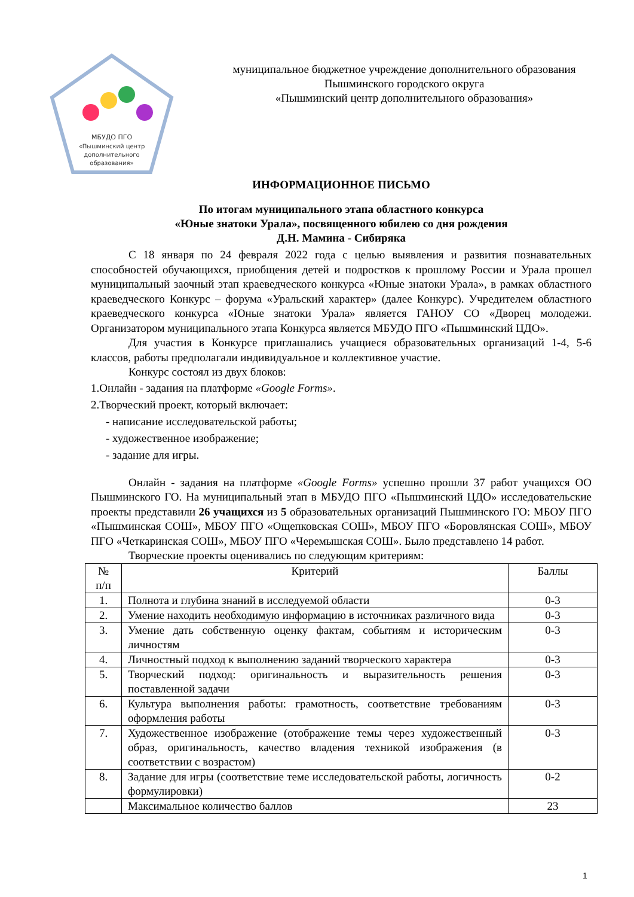МБУДО ПГО
«Пышминский центр
дополнительного
образования»
муниципальное бюджетное учреждение дополнительного образования
Пышминского городского округа
«Пышминский центр дополнительного образования»
ИНФОРМАЦИОННОЕ ПИСЬМО
По итогам муниципального этапа областного конкурса
«Юные знатоки Урала», посвященного юбилею со дня рождения
Д.Н. Мамина - Сибиряка
С 18 января по 24 февраля 2022 года с целью выявления и развития познавательных способностей обучающихся, приобщения детей и подростков к прошлому России и Урала прошел муниципальный заочный этап краеведческого конкурса «Юные знатоки Урала», в рамках областного краеведческого Конкурс – форума «Уральский характер» (далее Конкурс). Учредителем областного краеведческого конкурса «Юные знатоки Урала» является ГАНОУ СО «Дворец молодежи. Организатором муниципального этапа Конкурса является МБУДО ПГО «Пышминский ЦДО».
Для участия в Конкурсе приглашались учащиеся образовательных организаций 1-4, 5-6 классов, работы предполагали индивидуальное и коллективное участие.
Конкурс состоял из двух блоков:
1.Онлайн - задания на платформе «Google Forms».
2.Творческий проект, который включает:
- написание исследовательской работы;
- художественное изображение;
- задание для игры.
Онлайн - задания на платформе «Google Forms» успешно прошли 37 работ учащихся ОО Пышминского ГО. На муниципальный этап в МБУДО ПГО «Пышминский ЦДО» исследовательские проекты представили 26 учащихся из 5 образовательных организаций Пышминского ГО: МБОУ ПГО «Пышминская СОШ», МБОУ ПГО «Ощепковская СОШ», МБОУ ПГО «Боровлянская СОШ», МБОУ ПГО «Четкаринская СОШ», МБОУ ПГО «Черемышская СОШ». Было представлено 14 работ.
Творческие проекты оценивались по следующим критериям:
| № п/п | Критерий | Баллы |
| 1. | Полнота и глубина знаний в исследуемой области | 0-3 |
| 2. | Умение находить необходимую информацию в источниках различного вида | 0-3 |
| 3. | Умение дать собственную оценку фактам, событиям и историческим личностям | 0-3 |
| 4. | Личностный подход к выполнению заданий творческого характера | 0-3 |
| 5. | Творческий подход: оригинальность и выразительность решения поставленной задачи | 0-3 |
| 6. | Культура выполнения работы: грамотность, соответствие требованиям оформления работы | 0-3 |
| 7. | Художественное изображение (отображение темы через художественный образ, оригинальность, качество владения техникой изображения (в соответствии с возрастом) | 0-3 |
| 8. | Задание для игры (соответствие теме исследовательской работы, логичность формулировки) | 0-2 |
| | Максимальное количество баллов | 23 |
1